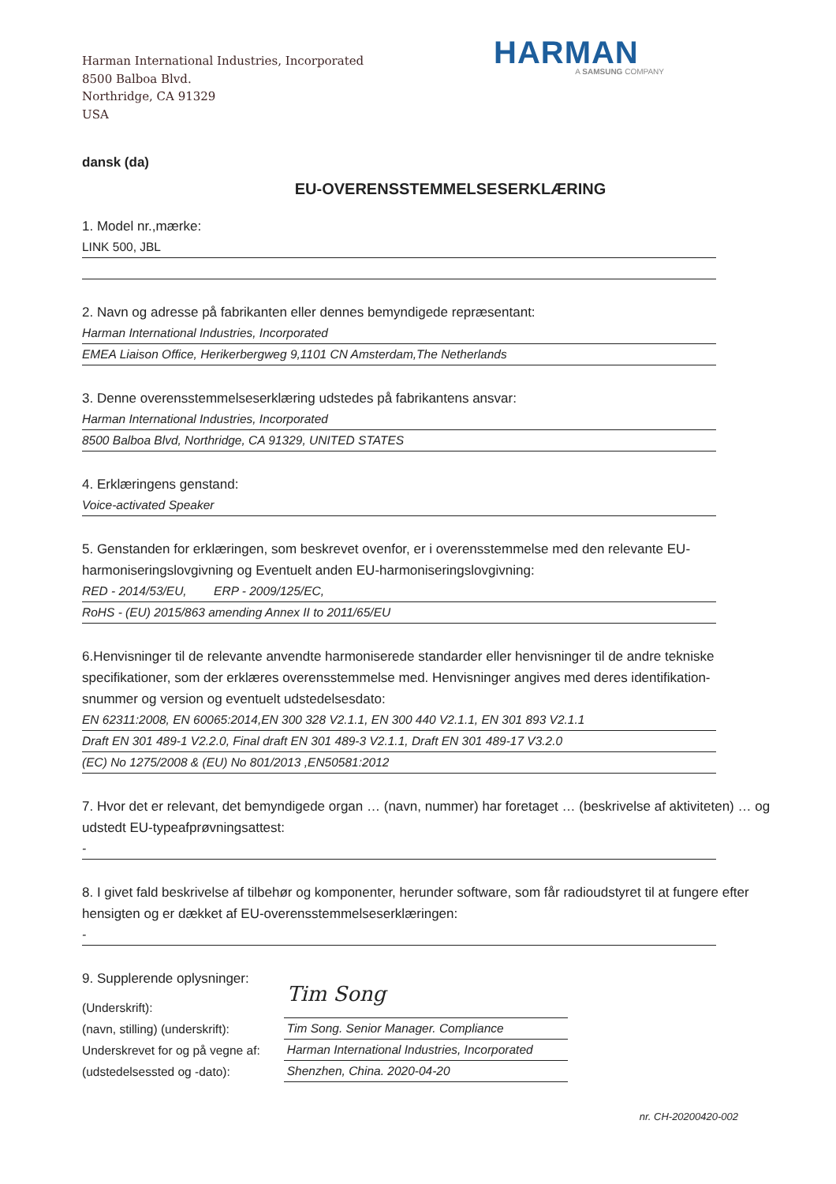Harman International Industries, Incorporated
8500 Balboa Blvd.
Northridge, CA 91329
USA
HARMAN
A SAMSUNG COMPANY
dansk (da)
EU-OVERENSSTEMMELSESERKLÆRING
1. Model nr.,mærke:
LINK 500, JBL
2. Navn og adresse på fabrikanten eller dennes bemyndigede repræsentant:
Harman International Industries, Incorporated
EMEA Liaison Office, Herikerbergweg 9,1101 CN Amsterdam,The Netherlands
3. Denne overensstemmelseserklæring udstedes på fabrikantens ansvar:
Harman International Industries, Incorporated
8500 Balboa Blvd, Northridge, CA 91329, UNITED STATES
4. Erklæringens genstand:
Voice-activated Speaker
5. Genstanden for erklæringen, som beskrevet ovenfor, er i overensstemmelse med den relevante EU-harmoniseringslovgivning og Eventuelt anden EU-harmoniseringslovgivning:
RED - 2014/53/EU, ERP - 2009/125/EC,
RoHS - (EU) 2015/863 amending Annex II to 2011/65/EU
6.Henvisninger til de relevante anvendte harmoniserede standarder eller henvisninger til de andre tekniske specifikationer, som der erklæres overensstemmelse med. Henvisninger angives med deres identifikation-snummer og version og eventuelt udstedelsesdato:
EN 62311:2008, EN 60065:2014,EN 300 328 V2.1.1, EN 300 440 V2.1.1, EN 301 893 V2.1.1
Draft EN 301 489-1 V2.2.0, Final draft EN 301 489-3 V2.1.1, Draft EN 301 489-17 V3.2.0
(EC) No 1275/2008 & (EU) No 801/2013 ,EN50581:2012
7. Hvor det er relevant, det bemyndigede organ … (navn, nummer) har foretaget … (beskrivelse af aktiviteten) … og udstedt EU-typeafprøvningsattest:
-
8. I givet fald beskrivelse af tilbehør og komponenter, herunder software, som får radioudstyret til at fungere efter hensigten og er dækket af EU-overensstemmelseserklæringen:
-
9. Supplerende oplysninger:
(Underskrift):
(navn, stilling) (underskrift):
Underskrevet for og på vegne af:
(udstedelsessted og -dato):
Tim Song
Tim Song. Senior Manager. Compliance
Harman International Industries, Incorporated
Shenzhen, China. 2020-04-20
nr. CH-20200420-002